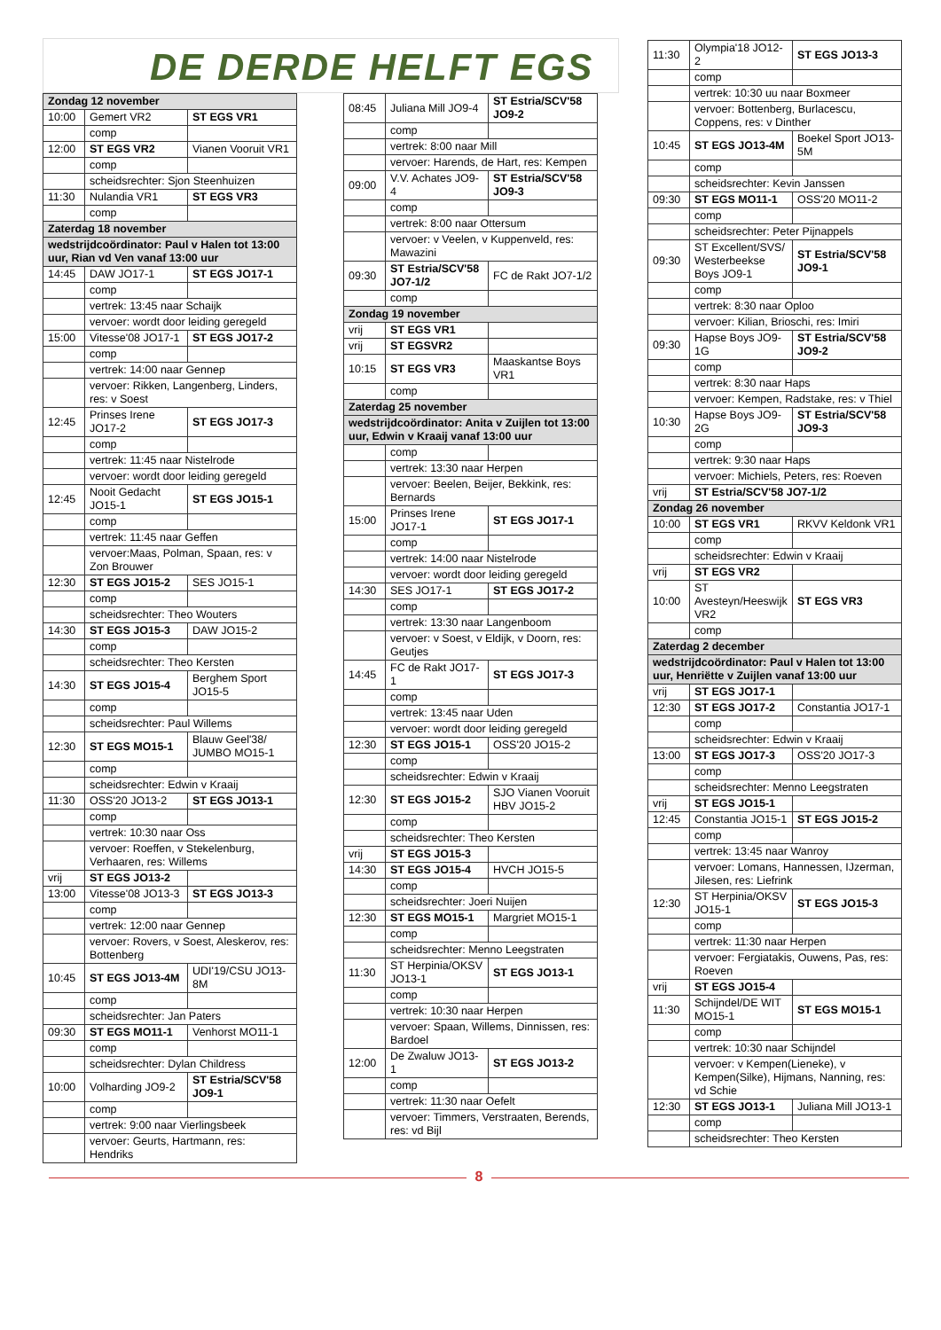DE DERDE HELFT EGS
| Zondag 12 november | | |
| 10:00 | Gemert VR2 | ST EGS VR1 |
| | comp | |
| 12:00 | ST EGS VR2 | Vianen Vooruit VR1 |
| | comp | |
| | scheidsrechter: Sjon Steenhuizen | |
| 11:30 | Nulandia VR1 | ST EGS VR3 |
| | comp | |
| Zaterdag 18 november | | |
| wedstrijdcoördinator: Paul v Halen tot 13:00 uur, Rian vd Ven vanaf 13:00 uur | | |
| 14:45 | DAW JO17-1 | ST EGS JO17-1 |
| | comp | |
| | vertrek: 13:45 naar Schaijk | |
| | vervoer: wordt door leiding geregeld | |
| 15:00 | Vitesse'08 JO17-1 | ST EGS JO17-2 |
| | comp | |
| | vertrek: 14:00 naar Gennep | |
| | vervoer: Rikken, Langenberg, Linders, res: v Soest | |
| 12:45 | Prinses Irene JO17-2 | ST EGS JO17-3 |
| | comp | |
| | vertrek: 11:45 naar Nistelrode | |
| | vervoer: wordt door leiding geregeld | |
| 12:45 | Nooit Gedacht JO15-1 | ST EGS JO15-1 |
| | comp | |
| | vertrek: 11:45 naar Geffen | |
| | vervoer:Maas, Polman, Spaan, res: v Zon Brouwer | |
| 12:30 | ST EGS JO15-2 | SES JO15-1 |
| | comp | |
| | scheidsrechter: Theo Wouters | |
| 14:30 | ST EGS JO15-3 | DAW JO15-2 |
| | comp | |
| | scheidsrechter: Theo Kersten | |
| 14:30 | ST EGS JO15-4 | Berghem Sport JO15-5 |
| | comp | |
| | scheidsrechter: Paul Willems | |
| 12:30 | ST EGS MO15-1 | Blauw Geel'38/ JUMBO MO15-1 |
| | comp | |
| | scheidsrechter: Edwin v Kraaij | |
| 11:30 | OSS'20 JO13-2 | ST EGS JO13-1 |
| | comp | |
| | vertrek: 10:30 naar Oss | |
| | vervoer: Roeffen, v Stekelenburg, Verhaaren, res: Willems | |
| vrij | ST EGS JO13-2 | |
| 13:00 | Vitesse'08 JO13-3 | ST EGS JO13-3 |
| | comp | |
| | vertrek: 12:00 naar Gennep | |
| | vervoer: Rovers, v Soest, Aleskerov, res: Bottenberg | |
| 10:45 | ST EGS JO13-4M | UDI'19/CSU JO13-8M |
| | comp | |
| | scheidsrechter: Jan Paters | |
| 09:30 | ST EGS MO11-1 | Venhorst MO11-1 |
| | comp | |
| | scheidsrechter: Dylan Childress | |
| 10:00 | Volharding JO9-2 | ST Estria/SCV'58 JO9-1 |
| | comp | |
| | vertrek: 9:00 naar Vierlingsbeek | |
| | vervoer: Geurts, Hartmann, res: Hendriks | |
| 08:45 | Juliana Mill JO9-4 | ST Estria/SCV'58 JO9-2 |
| | comp | |
| | vertrek: 8:00 naar Mill | |
| | vervoer: Harends, de Hart, res: Kempen | |
| 09:00 | V.V. Achates JO9-4 | ST Estria/SCV'58 JO9-3 |
| | comp | |
| | vertrek: 8:00 naar Ottersum | |
| | vervoer: v Veelen, v Kuppenveld, res: Mawazini | |
| 09:30 | ST Estria/SCV'58 JO7-1/2 | FC de Rakt JO7-1/2 |
| | comp | |
| Zondag 19 november | | |
| vrij | ST EGS VR1 | |
| vrij | ST EGSVR2 | |
| 10:15 | ST EGS VR3 | Maaskantse Boys VR1 |
| | comp | |
| Zaterdag 25 november | | |
| wedstrijdcoördinator: Anita v Zuijlen tot 13:00 uur, Edwin v Kraaij vanaf 13:00 uur | | |
| | comp | |
| | vertrek: 13:30 naar Herpen | |
| | vervoer: Beelen, Beijer, Bekkink, res: Bernards | |
| 15:00 | Prinses Irene JO17-1 | ST EGS JO17-1 |
| | comp | |
| | vertrek: 14:00 naar Nistelrode | |
| | vervoer: wordt door leiding geregeld | |
| 14:30 | SES JO17-1 | ST EGS JO17-2 |
| | comp | |
| | vertrek: 13:30 naar Langenboom | |
| | vervoer: v Soest, v Eldijk, v Doorn, res: Geutjes | |
| 14:45 | FC de Rakt JO17-1 | ST EGS JO17-3 |
| | comp | |
| | vertrek: 13:45 naar Uden | |
| | vervoer: wordt door leiding geregeld | |
| 12:30 | ST EGS JO15-1 | OSS'20 JO15-2 |
| | comp | |
| | scheidsrechter: Edwin v Kraaij | |
| 12:30 | ST EGS JO15-2 | SJO Vianen Vooruit HBV JO15-2 |
| | comp | |
| | scheidsrechter: Theo Kersten | |
| vrij | ST EGS JO15-3 | |
| 14:30 | ST EGS JO15-4 | HVCH JO15-5 |
| | comp | |
| | scheidsrechter: Joeri Nuijen | |
| 12:30 | ST EGS MO15-1 | Margriet MO15-1 |
| | comp | |
| | scheidsrechter: Menno Leegstraten | |
| 11:30 | ST Herpinia/OKSV JO13-1 | ST EGS JO13-1 |
| | comp | |
| | vertrek: 10:30 naar Herpen | |
| | vervoer: Spaan, Willems, Dinnissen, res: Bardoel | |
| 12:00 | De Zwaluw JO13-1 | ST EGS JO13-2 |
| | comp | |
| | vertrek: 11:30 naar Oefelt | |
| | vervoer: Timmers, Verstraaten, Berends, res: vd Bijl | |
| 11:30 | Olympia'18 JO12-2 | ST EGS JO13-3 |
| | comp | |
| | vertrek: 10:30 uu naar Boxmeer | |
| | vervoer: Bottenberg, Burlacescu, Coppens, res: v Dinther | |
| 10:45 | ST EGS JO13-4M | Boekel Sport JO13-5M |
| | comp | |
| | scheidsrechter: Kevin Janssen | |
| 09:30 | ST EGS MO11-1 | OSS'20 MO11-2 |
| | comp | |
| | scheidsrechter: Peter Pijnappels | |
| 09:30 | ST Excellent/SVS/ Westerbeekse Boys JO9-1 | ST Estria/SCV'58 JO9-1 |
| | comp | |
| | vertrek: 8:30 naar Oploo | |
| | vervoer: Kilian, Brioschi, res: Imiri | |
| 09:30 | Hapse Boys JO9-1G | ST Estria/SCV'58 JO9-2 |
| | comp | |
| | vertrek: 8:30 naar Haps | |
| | vervoer: Kempen, Radstake, res: v Thiel | |
| 10:30 | Hapse Boys JO9-2G | ST Estria/SCV'58 JO9-3 |
| | comp | |
| | vertrek: 9:30 naar Haps | |
| | vervoer: Michiels, Peters, res: Roeven | |
| vrij | ST Estria/SCV'58 JO7-1/2 | |
| Zondag 26 november | | |
| 10:00 | ST EGS VR1 | RKVV Keldonk VR1 |
| | comp | |
| | scheidsrechter: Edwin v Kraaij | |
| vrij | ST EGS VR2 | |
| 10:00 | ST Avesteyn/Heeswijk VR2 | ST EGS VR3 |
| | comp | |
| Zaterdag 2 december | | |
| wedstrijdcoördinator: Paul v Halen tot 13:00 uur, Henriëtte v Zuijlen vanaf 13:00 uur | | |
| vrij | ST EGS JO17-1 | |
| 12:30 | ST EGS JO17-2 | Constantia JO17-1 |
| | comp | |
| | scheidsrechter: Edwin v Kraaij | |
| 13:00 | ST EGS JO17-3 | OSS'20 JO17-3 |
| | comp | |
| | scheidsrechter: Menno Leegstraten | |
| vrij | ST EGS JO15-1 | |
| 12:45 | Constantia JO15-1 | ST EGS JO15-2 |
| | comp | |
| | vertrek: 13:45 naar Wanroy | |
| | vervoer: Lomans, Hannessen, IJzerman, Jilesen, res: Liefrink | |
| 12:30 | ST Herpinia/OKSV JO15-1 | ST EGS JO15-3 |
| | comp | |
| | vertrek: 11:30 naar Herpen | |
| | vervoer: Fergiatakis, Ouwens, Pas, res: Roeven | |
| vrij | ST EGS JO15-4 | |
| 11:30 | Schijndel/DE WIT MO15-1 | ST EGS MO15-1 |
| | comp | |
| | vertrek: 10:30 naar Schijndel | |
| | vervoer: v Kempen(Lieneke), v Kempen(Silke), Hijmans, Nanning, res: vd Schie | |
| 12:30 | ST EGS JO13-1 | Juliana Mill JO13-1 |
| | comp | |
| | scheidsrechter: Theo Kersten | |
8